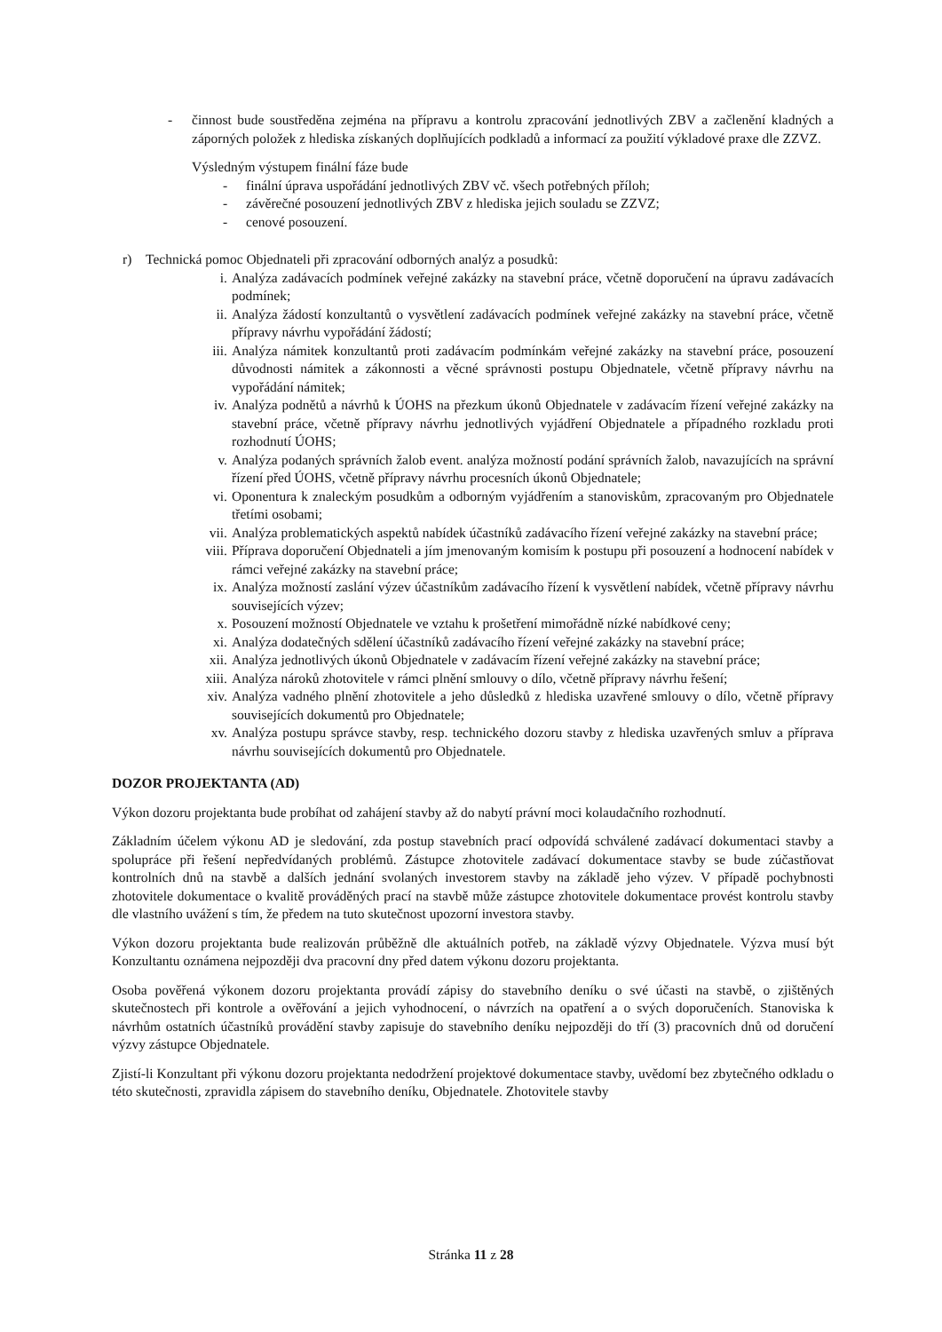- činnost bude soustředěna zejména na přípravu a kontrolu zpracování jednotlivých ZBV a začlenění kladných a záporných položek z hlediska získaných doplňujících podkladů a informací za použití výkladové praxe dle ZZVZ.
Výsledným výstupem finální fáze bude
- finální úprava uspořádání jednotlivých ZBV vč. všech potřebných příloh;
- závěrečné posouzení jednotlivých ZBV z hlediska jejich souladu se ZZVZ;
- cenové posouzení.
r) Technická pomoc Objednateli při zpracování odborných analýz a posudků:
i. Analýza zadávacích podmínek veřejné zakázky na stavební práce, včetně doporučení na úpravu zadávacích podmínek;
ii. Analýza žádostí konzultantů o vysvětlení zadávacích podmínek veřejné zakázky na stavební práce, včetně přípravy návrhu vypořádání žádostí;
iii. Analýza námitek konzultantů proti zadávacím podmínkám veřejné zakázky na stavební práce, posouzení důvodnosti námitek a zákonnosti a věcné správnosti postupu Objednatele, včetně přípravy návrhu na vypořádání námitek;
iv. Analýza podnětů a návrhů k ÚOHS na přezkum úkonů Objednatele v zadávacím řízení veřejné zakázky na stavební práce, včetně přípravy návrhu jednotlivých vyjádření Objednatele a případného rozkladu proti rozhodnutí ÚOHS;
v. Analýza podaných správních žalob event. analýza možností podání správních žalob, navazujících na správní řízení před ÚOHS, včetně přípravy návrhu procesních úkonů Objednatele;
vi. Oponentura k znaleckým posudkům a odborným vyjádřením a stanoviskům, zpracovaným pro Objednatele třetími osobami;
vii. Analýza problematických aspektů nabídek účastníků zadávacího řízení veřejné zakázky na stavební práce;
viii. Příprava doporučení Objednateli a jím jmenovaným komisím k postupu při posouzení a hodnocení nabídek v rámci veřejné zakázky na stavební práce;
ix. Analýza možností zaslání výzev účastníkům zadávacího řízení k vysvětlení nabídek, včetně přípravy návrhu souvisejících výzev;
x. Posouzení možností Objednatele ve vztahu k prošetření mimořádně nízké nabídkové ceny;
xi. Analýza dodatečných sdělení účastníků zadávacího řízení veřejné zakázky na stavební práce;
xii. Analýza jednotlivých úkonů Objednatele v zadávacím řízení veřejné zakázky na stavební práce;
xiii. Analýza nároků zhotovitele v rámci plnění smlouvy o dílo, včetně přípravy návrhu řešení;
xiv. Analýza vadného plnění zhotovitele a jeho důsledků z hlediska uzavřené smlouvy o dílo, včetně přípravy souvisejících dokumentů pro Objednatele;
xv. Analýza postupu správce stavby, resp. technického dozoru stavby z hlediska uzavřených smluv a příprava návrhu souvisejících dokumentů pro Objednatele.
DOZOR PROJEKTANTA (AD)
Výkon dozoru projektanta bude probíhat od zahájení stavby až do nabytí právní moci kolaudačního rozhodnutí.
Základním účelem výkonu AD je sledování, zda postup stavebních prací odpovídá schválené zadávací dokumentaci stavby a spolupráce při řešení nepředvídaných problémů. Zástupce zhotovitele zadávací dokumentace stavby se bude zúčastňovat kontrolních dnů na stavbě a dalších jednání svolaných investorem stavby na základě jeho výzev. V případě pochybnosti zhotovitele dokumentace o kvalitě prováděných prací na stavbě může zástupce zhotovitele dokumentace provést kontrolu stavby dle vlastního uvážení s tím, že předem na tuto skutečnost upozorní investora stavby.
Výkon dozoru projektanta bude realizován průběžně dle aktuálních potřeb, na základě výzvy Objednatele. Výzva musí být Konzultantu oznámena nejpozději dva pracovní dny před datem výkonu dozoru projektanta.
Osoba pověřená výkonem dozoru projektanta provádí zápisy do stavebního deníku o své účasti na stavbě, o zjištěných skutečnostech při kontrole a ověřování a jejich vyhodnocení, o návrzích na opatření a o svých doporučeních. Stanoviska k návrhům ostatních účastníků provádění stavby zapisuje do stavebního deníku nejpozději do tří (3) pracovních dnů od doručení výzvy zástupce Objednatele.
Zjistí-li Konzultant při výkonu dozoru projektanta nedodržení projektové dokumentace stavby, uvědomí bez zbytečného odkladu o této skutečnosti, zpravidla zápisem do stavebního deníku, Objednatele. Zhotovitele stavby
Stránka 11 z 28